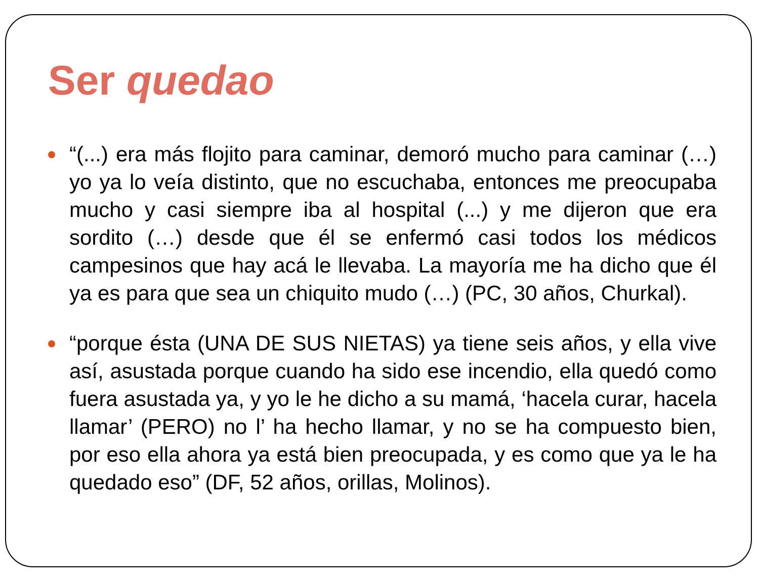Ser quedao
“(...) era más flojito para caminar, demoró mucho para caminar (…) yo ya lo veía distinto, que no escuchaba, entonces me preocupaba mucho y casi siempre iba al hospital (...) y me dijeron que era sordito (…) desde que él se enfermó casi todos los médicos campesinos que hay acá le llevaba. La mayoría me ha dicho que él ya es para que sea un chiquito mudo (…) (PC, 30 años, Churkal).
“porque ésta (UNA DE SUS NIETAS) ya tiene seis años, y ella vive así, asustada porque cuando ha sido ese incendio, ella quedó como fuera asustada ya, y yo le he dicho a su mamá, ‘hacela curar, hacela llamar’ (PERO) no l’ ha hecho llamar, y no se ha compuesto bien, por eso ella ahora ya está bien preocupada, y es como que ya le ha quedado eso” (DF, 52 años, orillas, Molinos).